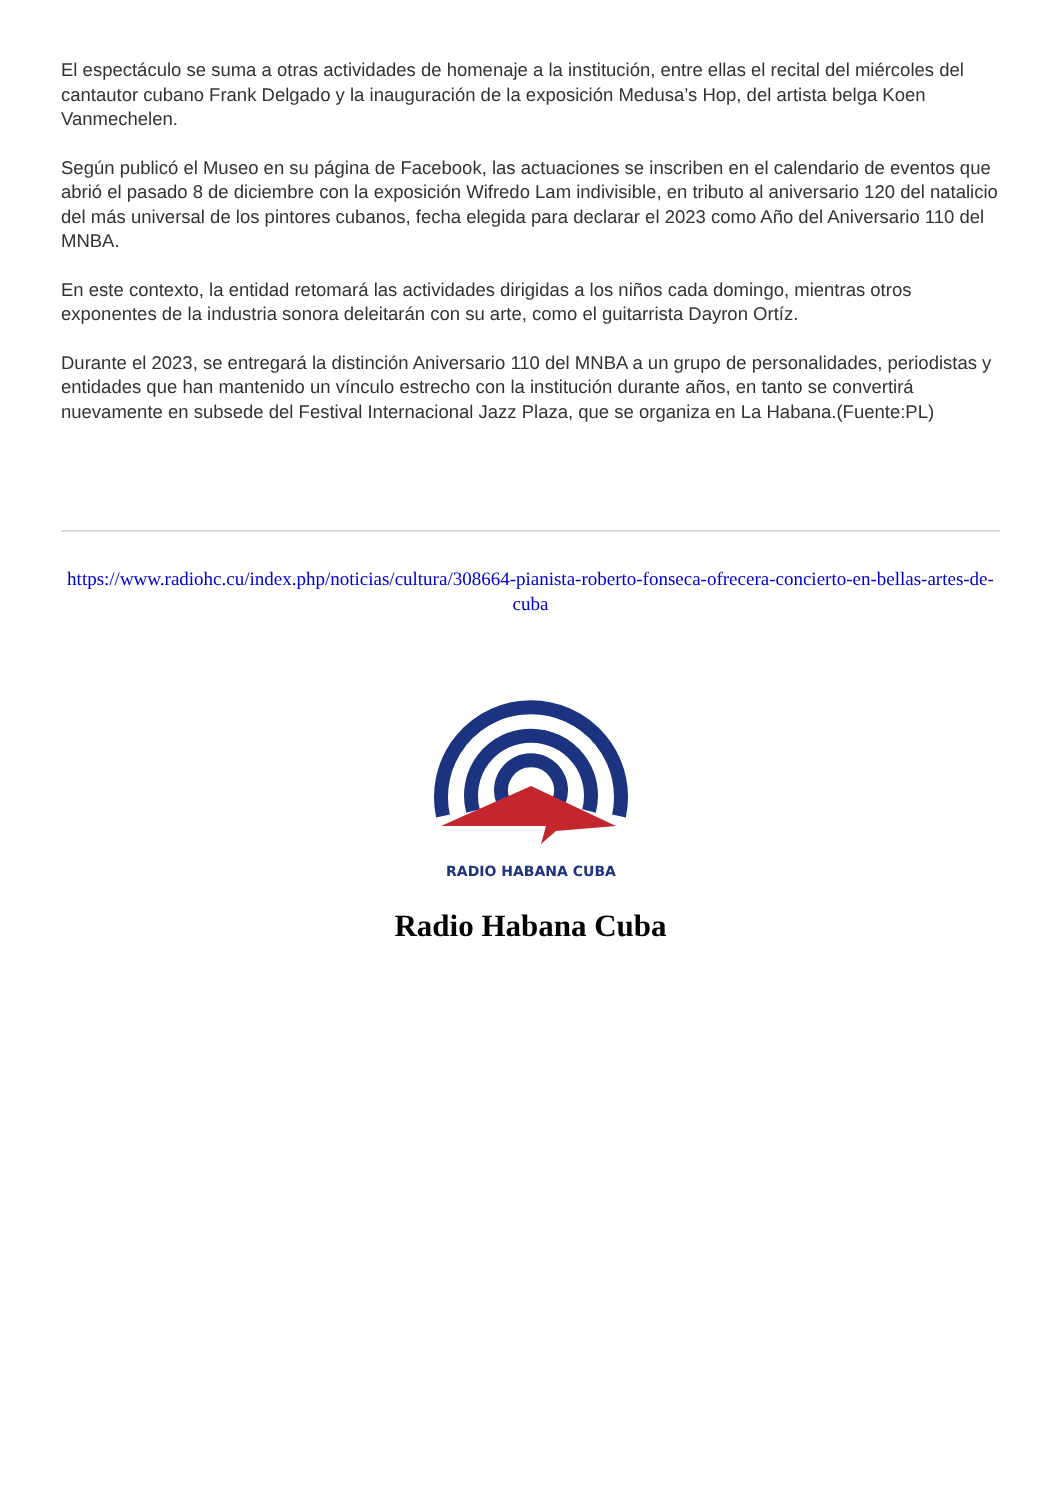El espectáculo se suma a otras actividades de homenaje a la institución, entre ellas el recital del miércoles del cantautor cubano Frank Delgado y la inauguración de la exposición Medusa’s Hop, del artista belga Koen Vanmechelen.
Según publicó el Museo en su página de Facebook, las actuaciones se inscriben en el calendario de eventos que abrió el pasado 8 de diciembre con la exposición Wifredo Lam indivisible, en tributo al aniversario 120 del natalicio del más universal de los pintores cubanos, fecha elegida para declarar el 2023 como Año del Aniversario 110 del MNBA.
En este contexto, la entidad retomará las actividades dirigidas a los niños cada domingo, mientras otros exponentes de la industria sonora deleitarán con su arte, como el guitarrista Dayron Ortíz.
Durante el 2023, se entregará la distinción Aniversario 110 del MNBA a un grupo de personalidades, periodistas y entidades que han mantenido un vínculo estrecho con la institución durante años, en tanto se convertirá nuevamente en subsede del Festival Internacional Jazz Plaza, que se organiza en La Habana.(Fuente:PL)
https://www.radiohc.cu/index.php/noticias/cultura/308664-pianista-roberto-fonseca-ofrecera-concierto-en-bellas-artes-de-cuba
RADIO HABANA CUBA
Radio Habana Cuba